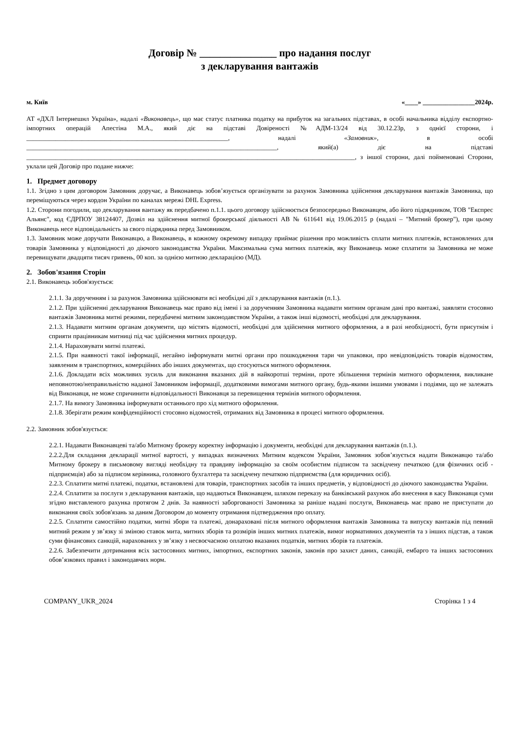Договір № _______________ про надання послуг
з декларування вантажів
м. Київ «____» ________________2024р.
АТ «ДХЛ Інтернешнл Україна», надалі «Виконавець», що має статус платника податку на прибуток на загальних підставах, в особі начальника відділу експортно-імпортних операцій Апестіна М.А., який діє на підставі Довіреності №АДМ-13/24 від 30.12.23р, з однієї сторони, і ______________________________________________________________, надалі «Замовник», в особі _____________________________________________________________________________, який(а) діє на підставі _____________________________________________________________________________________________________, з іншої сторони, далі пойменовані Сторони, уклали цей Договір про подане нижче:
1. Предмет договору
1.1. Згідно з цим договором Замовник доручає, а Виконавець зобов’язується організувати за рахунок Замовника здійснення декларування вантажів Замовника, що переміщуються через кордон України по каналах мережі DHL Express.
1.2. Сторони погодили, що декларування вантажу як передбачено п.1.1. цього договору здійснюється безпосередньо Виконавцем, або його підрядником, ТОВ "Експрес Альянс", код ЄДРПОУ 38124407, Дозвіл на здійснення митної брокерської діяльності АВ № 611641 від 19.06.2015 р (надалі – "Митний брокер"), при цьому Виконавець несе відповідальність за свого підрядника перед Замовником.
1.3. Замовник може доручати Виконавцю, а Виконавець, в кожному окремому випадку приймає рішення про можливість сплати митних платежів, встановлених для товарів Замовника у відповідності до діючого законодавства України. Максимальна сума митних платежів, яку Виконавець може сплатити за Замовника не може перевищувати двадцяти тисяч гривень, 00 коп. за однією митною декларацією (МД).
2. Зобов'язання Сторін
2.1. Виконавець зобов'язується:
2.1.1. За дорученням і за рахунок Замовника здійснювати всі необхідні дії з декларування вантажів (п.1.).
2.1.2. При здійсненні декларування Виконавець має право від імені і за дорученням Замовника надавати митним органам дані про вантажі, заявляти стосовно вантажів Замовника митні режими, передбачені митним законодавством України, а також інші відомості, необхідні для декларування.
2.1.3. Надавати митним органам документи, що містять відомості, необхідні для здійснення митного оформлення, а в разі необхідності, бути присутнім і сприяти працівникам митниці під час здійснення митних процедур.
2.1.4. Нараховувати митні платежі.
2.1.5. При наявності такої інформації, негайно інформувати митні органи про пошкодження тари чи упаковки, про невідповідність товарів відомостям, заявленим в транспортних, комерційних або інших документах, що стосуються митного оформлення.
2.1.6. Докладати всіх можливих зусиль для виконання вказаних дій в найкоротші терміни, проте збільшення термінів митного оформлення, викликане неповнотою/неправильністю наданої Замовником інформації, додатковими вимогами митного органу, будь-якими іншими умовами і подіями, що не залежать від Виконавця, не може спричинити відповідальності Виконавця за перевищення термінів митного оформлення.
2.1.7. На вимогу Замовника інформувати останнього про хід митного оформлення.
2.1.8. Зберігати режим конфіденційності стосовно відомостей, отриманих від Замовника в процесі митного оформлення.
2.2. Замовник зобов'язується:
2.2.1. Надавати Виконавцеві та/або Митному брокеру коректну інформацію і документи, необхідні для декларування вантажів (п.1.).
2.2.2.Для складання декларації митної вартості, у випадках визначених Митним кодексом України, Замовник зобов’язується надати Виконавцю та/або Митному брокеру в письмовому вигляді необхідну та правдиву інформацію за своїм особистим підписом та засвідчену печаткою (для фізичних осіб - підприємців) або за підписом керівника, головного бухгалтера та засвідчену печаткою підприємства (для юридичних осіб).
2.2.3. Сплатити митні платежі, податки, встановлені для товарів, транспортних засобів та інших предметів, у відповідності до діючого законодавства України.
2.2.4. Сплатити за послуги з декларування вантажів, що надаються Виконавцем, шляхом переказу на банківський рахунок або внесення в касу Виконавця суми згідно виставленого рахунка протягом 2 днів. За наявності заборгованості Замовника за раніше надані послуги, Виконавець має право не приступати до виконання своїх зобов'язань за даним Договором до моменту отримання підтвердження про оплату.
2.2.5. Сплатити самостійно податки, митні збори та платежі, донараховані після митного оформлення вантажів Замовника та випуску вантажів під певний митний режим у зв’язку зі зміною ставок мита, митних зборів та розмірів інших митних платежів, вимог нормативних документів та з інших підстав, а також суми фінансових санкцій, нарахованих у зв’язку з несвоєчасною оплатою вказаних податків, митних зборів та платежів.
2.2.6. Забезпечити дотримання всіх застосовних митних, імпортних, експортних законів, законів про захист даних, санкцій, ембарго та інших застосовних обов’язкових правил і законодавчих норм.
COMPANY_UKR_2024 Сторінка 1 з 4